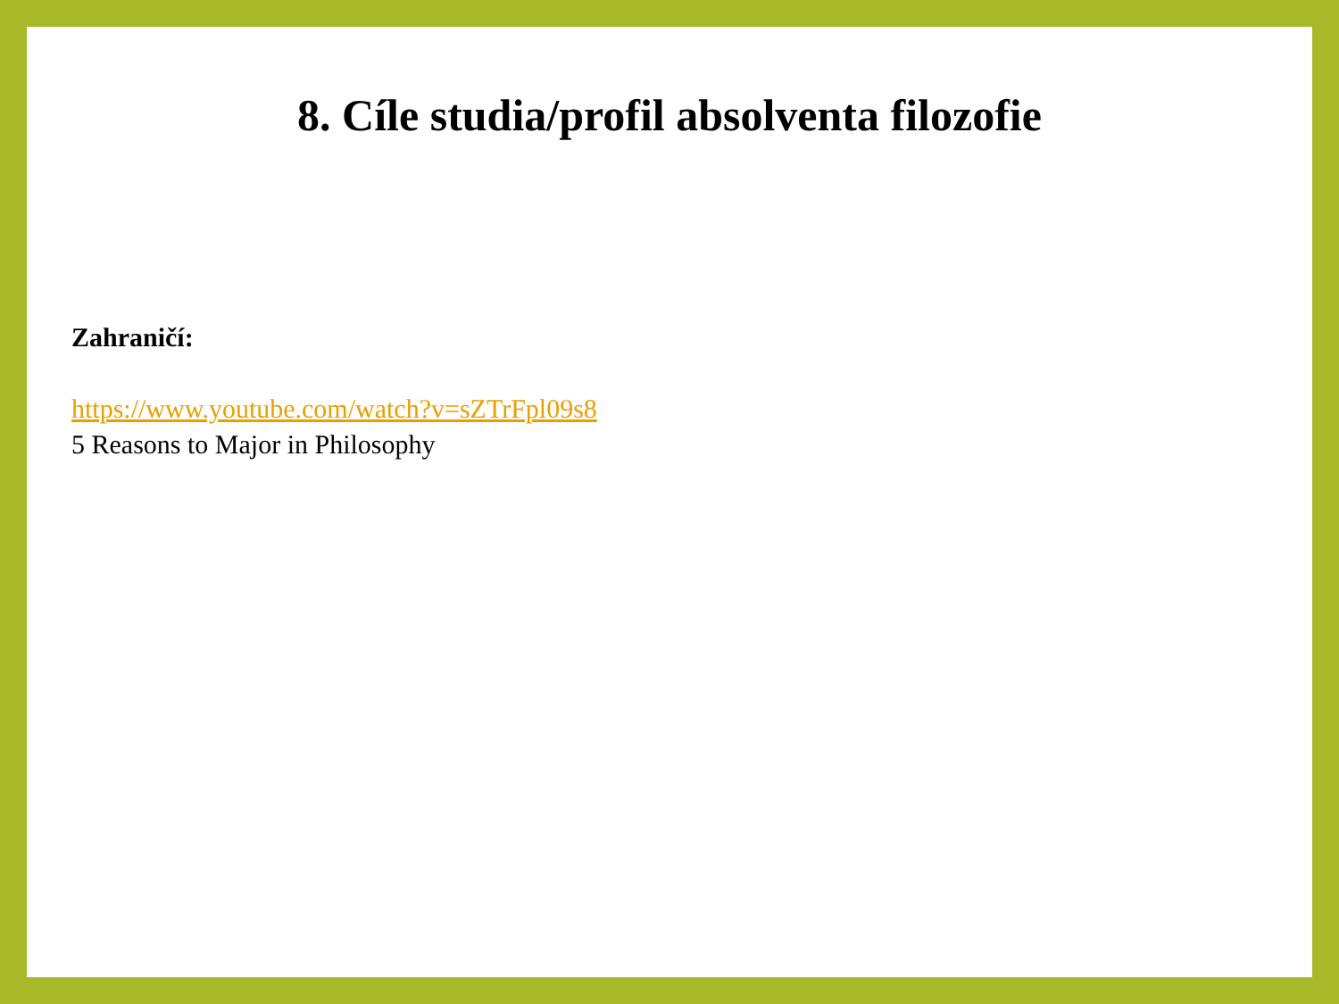8. Cíle studia/profil absolventa filozofie
Zahraničí:
https://www.youtube.com/watch?v=sZTrFpl09s8
5 Reasons to Major in Philosophy